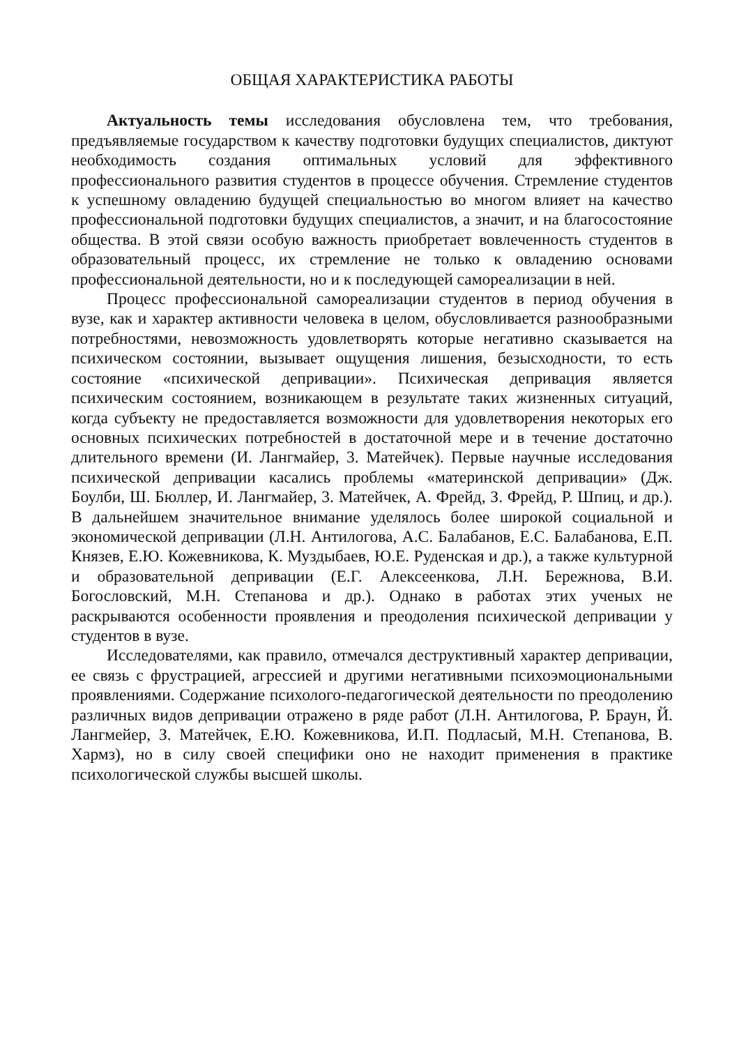ОБЩАЯ ХАРАКТЕРИСТИКА РАБОТЫ
Актуальность темы исследования обусловлена тем, что требования, предъявляемые государством к качеству подготовки будущих специалистов, диктуют необходимость создания оптимальных условий для эффективного профессионального развития студентов в процессе обучения. Стремление студентов к успешному овладению будущей специальностью во многом влияет на качество профессиональной подготовки будущих специалистов, а значит, и на благосостояние общества. В этой связи особую важность приобретает вовлеченность студентов в образовательный процесс, их стремление не только к овладению основами профессиональной деятельности, но и к последующей самореализации в ней.
Процесс профессиональной самореализации студентов в период обучения в вузе, как и характер активности человека в целом, обусловливается разнообразными потребностями, невозможность удовлетворять которые негативно сказывается на психическом состоянии, вызывает ощущения лишения, безысходности, то есть состояние «психической депривации». Психическая депривация является психическим состоянием, возникающем в результате таких жизненных ситуаций, когда субъекту не предоставляется возможности для удовлетворения некоторых его основных психических потребностей в достаточной мере и в течение достаточно длительного времени (И. Лангмайер, 3. Матейчек). Первые научные исследования психической депривации касались проблемы «материнской депривации» (Дж. Боулби, Ш. Бюллер, И. Лангмайер, 3. Матейчек, А. Фрейд, З. Фрейд, Р. Шпиц, и др.). В дальнейшем значительное внимание уделялось более широкой социальной и экономической депривации (Л.Н. Антилогова, А.С. Балабанов, Е.С. Балабанова, Е.П. Князев, Е.Ю. Кожевникова, К. Муздыбаев, Ю.Е. Руденская и др.), а также культурной и образовательной депривации (Е.Г. Алексеенкова, Л.Н. Бережнова, В.И. Богословский, М.Н. Степанова и др.). Однако в работах этих ученых не раскрываются особенности проявления и преодоления психической депривации у студентов в вузе.
Исследователями, как правило, отмечался деструктивный характер депривации, ее связь с фрустрацией, агрессией и другими негативными психоэмоциональными проявлениями. Содержание психолого-педагогической деятельности по преодолению различных видов депривации отражено в ряде работ (Л.Н. Антилогова, Р. Браун, Й. Лангмейер, З. Матейчек, Е.Ю. Кожевникова, И.П. Подласый, М.Н. Степанова, В. Хармз), но в силу своей специфики оно не находит применения в практике психологической службы высшей школы.